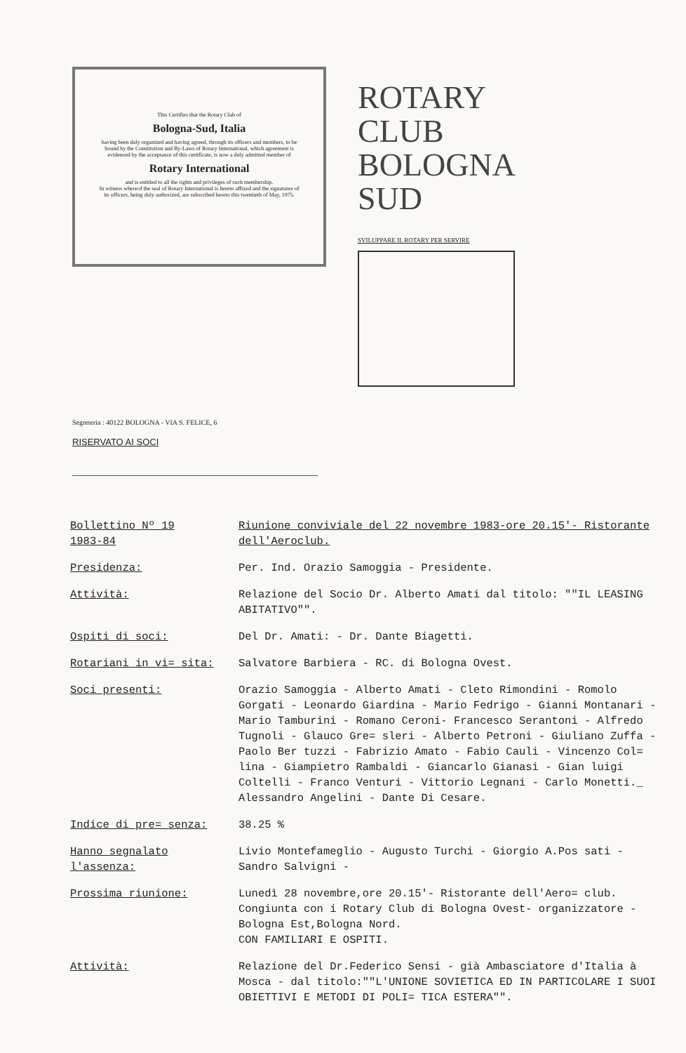This Certifies that the Rotary Club of
Bologna-Sud, Italia
having been duly organized and having agreed, through its officers and members, to be bound by the Constitution and By-Laws of Rotary International, which agreement is evidenced by the acceptance of this certificate, is now a duly admitted member of
Rotary International
and is entitled to all the rights and privileges of such membership.
In witness whereof the seal of Rotary International is hereto affixed and the signatures of its officers, being duly authorized, are subscribed hereto this twentieth of May, 1975.
ROTARY CLUB BOLOGNA SUD
SVILUPPARE IL ROTARY PER SERVIRE
Segreteria : 40122 BOLOGNA - VIA S. FELICE, 6
RISERVATO AI SOCI
Bollettino Nº 19
1983-84
Riunione conviviale del 22 novembre 1983-ore 20.15'- Ristorante dell'Aeroclub.
Presidenza: Per. Ind. Orazio Samoggia - Presidente.
Attività: Relazione del Socio Dr. Alberto Amati dal titolo: ""IL LEASING ABITATIVO"".
Ospiti di soci: Del Dr. Amati: - Dr. Dante Biagetti.
Rotariani in vi= sita: Salvatore Barbiera - RC. di Bologna Ovest.
Soci presenti: Orazio Samoggia - Alberto Amati - Cleto Rimondini - Romolo Gorgati - Leonardo Giardina - Mario Fedrigo - Gianni Montanari - Mario Tamburini - Romano Ceroni- Francesco Serantoni - Alfredo Tugnoli - Glauco Gre= sleri - Alberto Petroni - Giuliano Zuffa - Paolo Ber tuzzi - Fabrizio Amato - Fabio Cauli - Vincenzo Col= lina - Giampietro Rambaldi - Giancarlo Gianasi - Gian luigi Coltelli - Franco Venturi - Vittorio Legnani - Carlo Monetti._ Alessandro Angelini - Dante Di Cesare.
Indice di pre= senza: 38.25 %
Hanno segnalato l'assenza:
Livio Montefameglio - Augusto Turchi - Giorgio A.Pos sati - Sandro Salvigni -
Prossima riunione: Lunedì 28 novembre,ore 20.15'- Ristorante dell'Aero= club. Congiunta con i Rotary Club di Bologna Ovest- organizzatore - Bologna Est,Bologna Nord.
CON FAMILIARI E OSPITI.
Attività: Relazione del Dr.Federico Sensi - già Ambasciatore d'Italia à Mosca - dal titolo:""L'UNIONE SOVIETICA ED IN PARTICOLARE I SUOI OBIETTIVI E METODI DI POLI= TICA ESTERA"".